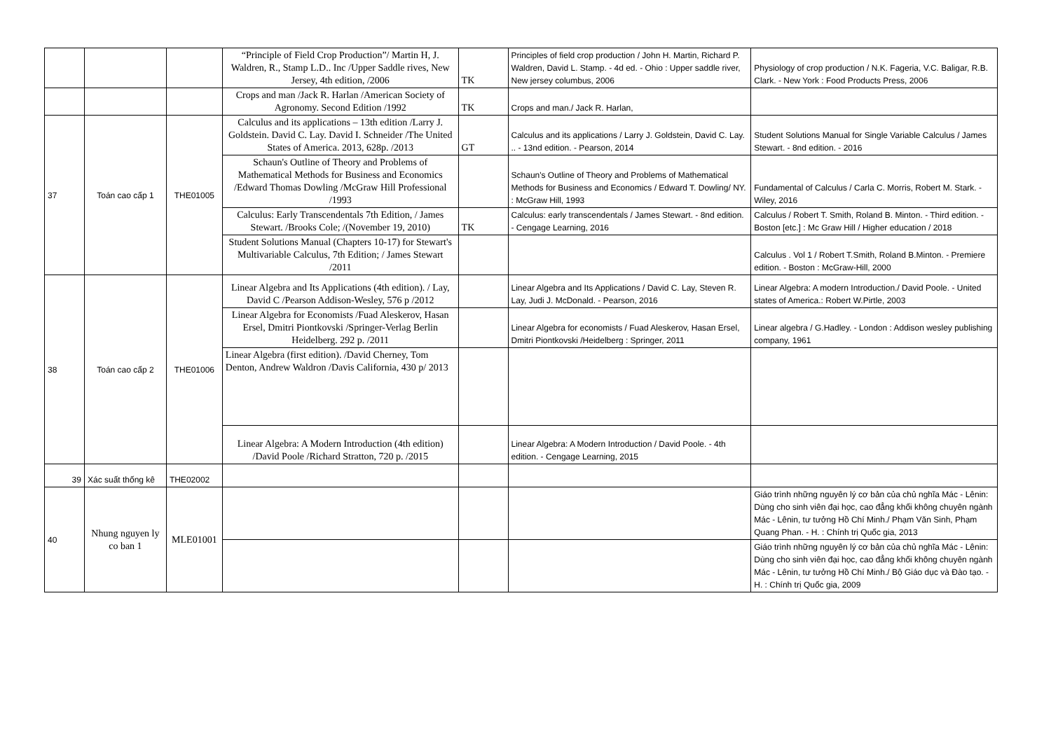| | | | “Principle of Field Crop Production”/ Martin H, J. Waldren, R., Stamp L.D.. Inc /Upper Saddle rives, New Jersey, 4th edition, /2006 | TK | Principles of field crop production / John H. Martin, Richard P. Waldren, David L. Stamp. - 4d ed. - Ohio : Upper saddle river, New jersey columbus, 2006 | Physiology of crop production / N.K. Fageria, V.C. Baligar, R.B. Clark. - New York : Food Products Press, 2006 |
| | | | Crops and man /Jack R. Harlan /American Society of Agronomy. Second Edition /1992 | TK | Crops and man./ Jack R. Harlan, | |
| 37 | Toán cao cấp 1 | THE01005 | Calculus and its applications – 13th edition /Larry J. Goldstein. David C. Lay. David I. Schneider /The United States of America. 2013, 628p. /2013 | GT | Calculus and its applications / Larry J. Goldstein, David C. Lay. .. - 13nd edition. - Pearson, 2014 | Student Solutions Manual for Single Variable Calculus / James Stewart. - 8nd edition. - 2016 |
| | | | Schaun's Outline of Theory and Problems of Mathematical Methods for Business and Economics /Edward Thomas Dowling /McGraw Hill Professional /1993 | | Schaun's Outline of Theory and Problems of Mathematical Methods for Business and Economics / Edward T. Dowling/ NY. : McGraw Hill, 1993 | Fundamental of Calculus / Carla C. Morris, Robert M. Stark. - Wiley, 2016 |
| | | | Calculus: Early Transcendentals 7th Edition, / James Stewart. /Brooks Cole; /(November 19, 2010) | TK | Calculus: early transcendentals / James Stewart. - 8nd edition. - Cengage Learning, 2016 | Calculus / Robert T. Smith, Roland B. Minton. - Third edition. - Boston [etc.] : Mc Graw Hill / Higher education / 2018 |
| | | | Student Solutions Manual (Chapters 10-17) for Stewart's Multivariable Calculus, 7th Edition; / James Stewart /2011 | | | Calculus . Vol 1 / Robert T.Smith, Roland B.Minton. - Premiere edition. - Boston : McGraw-Hill, 2000 |
| 38 | Toán cao cấp 2 | THE01006 | Linear Algebra and Its Applications (4th edition). / Lay, David C /Pearson Addison-Wesley, 576 p /2012 | | Linear Algebra and Its Applications / David C. Lay, Steven R. Lay, Judi J. McDonald. - Pearson, 2016 | Linear Algebra: A modern Introduction./ David Poole. - United states of America.: Robert W.Pirtle, 2003 |
| | | | Linear Algebra for Economists /Fuad Aleskerov, Hasan Ersel, Dmitri Piontkovski /Springer-Verlag Berlin Heidelberg. 292 p. /2011 | | Linear Algebra for economists / Fuad Aleskerov, Hasan Ersel, Dmitri Piontkovski /Heidelberg : Springer, 2011 | Linear algebra / G.Hadley. - London : Addison wesley publishing company, 1961 |
| | | | Linear Algebra (first edition). /David Cherney, Tom Denton, Andrew Waldron /Davis California, 430 p/ 2013 | | | |
| | | | Linear Algebra: A Modern Introduction (4th edition) /David Poole /Richard Stratton, 720 p. /2015 | | Linear Algebra: A Modern Introduction / David Poole. - 4th edition. - Cengage Learning, 2015 | |
| 39 | Xác suất thống kê | THE02002 | | | | |
| 40 | Nhung nguyen ly co ban 1 | MLE01001 | | | | Giáo trình những nguyên lý cơ bản của chủ nghĩa Mác - Lênin: Dùng cho sinh viên đại học, cao đẳng khối không chuyên ngành Mác - Lênin, tư tưởng Hồ Chí Minh./ Phạm Văn Sinh, Phạm Quang Phan. - H. : Chính trị Quốc gia, 2013 |
| | | | | | | Giáo trình những nguyên lý cơ bản của chủ nghĩa Mác - Lênin: Dùng cho sinh viên đại học, cao đẳng khối không chuyên ngành Mác - Lênin, tư tưởng Hồ Chí Minh./ Bộ Giáo dục và Đào tạo. - H. : Chính trị Quốc gia, 2009 |